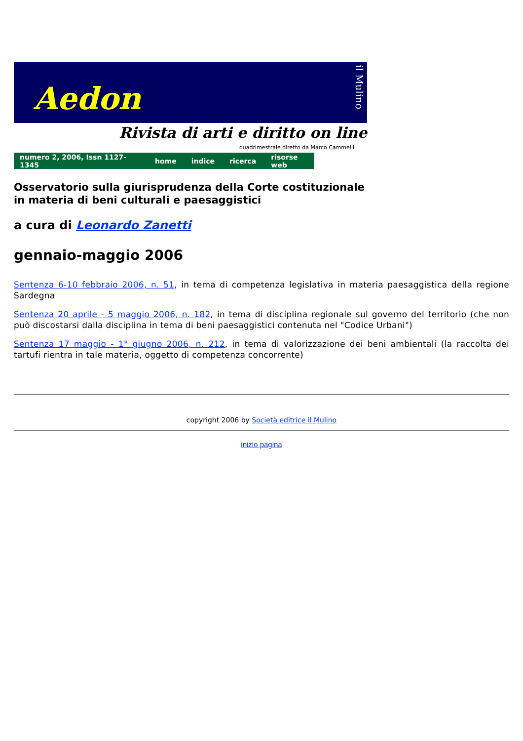Aedon
il Mulino
Rivista di arti e diritto on line
quadrimestrale diretto da Marco Cammelli
numero 2, 2006, Issn 1127-1345 home indice ricerca risorse web
Osservatorio sulla giurisprudenza della Corte costituzionale
in materia di beni culturali e paesaggistici
a cura di Leonardo Zanetti
gennaio-maggio 2006
Sentenza 6-10 febbraio 2006, n. 51, in tema di competenza legislativa in materia paesaggistica della regione Sardegna
Sentenza 20 aprile - 5 maggio 2006, n. 182, in tema di disciplina regionale sul governo del territorio (che non può discostarsi dalla disciplina in tema di beni paesaggistici contenuta nel "Codice Urbani")
Sentenza 17 maggio - 1° giugno 2006, n. 212, in tema di valorizzazione dei beni ambientali (la raccolta dei tartufi rientra in tale materia, oggetto di competenza concorrente)
copyright 2006 by Società editrice il Mulino
inizio pagina